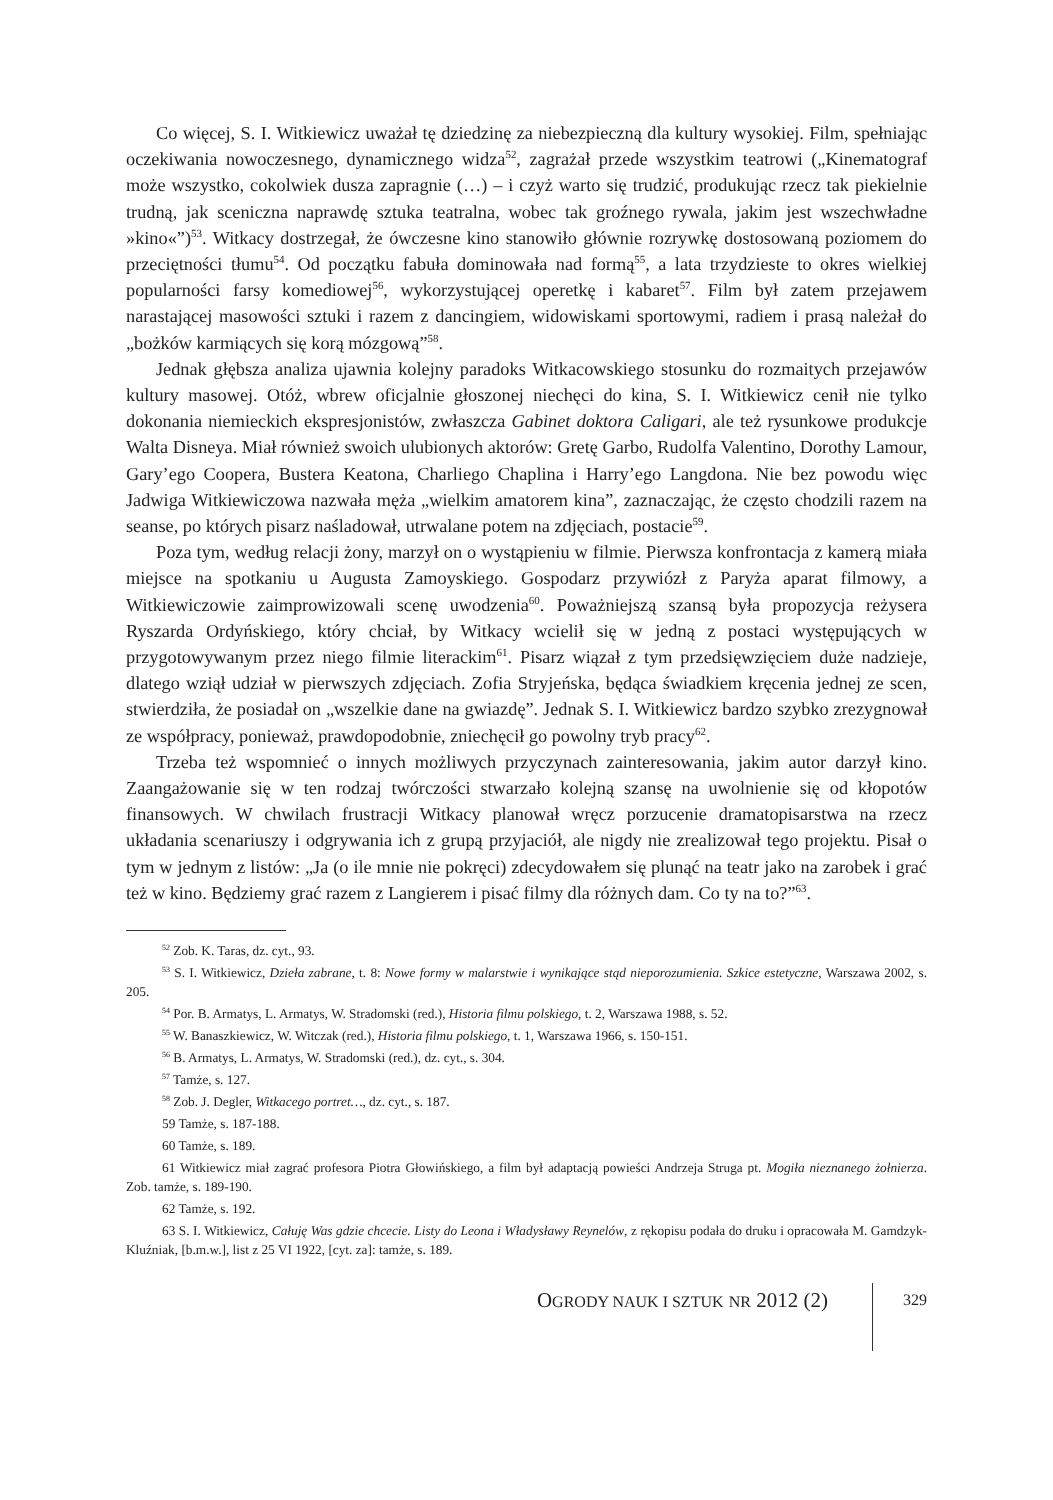Co więcej, S. I. Witkiewicz uważał tę dziedzinę za niebezpieczną dla kultury wysokiej. Film, spełniając oczekiwania nowoczesnego, dynamicznego widza<sup>52</sup>, zagrażał przede wszystkim teatrowi („Kinematograf może wszystko, cokolwiek dusza zapragnie (…) – i czyż warto się trudzić, produkując rzecz tak piekielnie trudną, jak sceniczna naprawdę sztuka teatralna, wobec tak groźnego rywala, jakim jest wszechwładne »kino«”)<sup>53</sup>. Witkacy dostrzegał, że ówczesne kino stanowiło głównie rozrywkę dostosowaną poziomem do przeciętności tłumu<sup>54</sup>. Od początku fabuła dominowała nad formą<sup>55</sup>, a lata trzydzieste to okres wielkiej popularności farsy komediowej<sup>56</sup>, wykorzystującej operetkę i kabaret<sup>57</sup>. Film był zatem przejawem narastającej masowości sztuki i razem z dancingiem, widowiskami sportowymi, radiem i prasą należał do „bożków karmiących się korą mózgową”<sup>58</sup>.
Jednak głębsza analiza ujawnia kolejny paradoks Witkacowskiego stosunku do rozmaitych przejawów kultury masowej. Otóż, wbrew oficjalnie głoszonej niechęci do kina, S. I. Witkiewicz cenił nie tylko dokonania niemieckich ekspresjonistów, zwłaszcza Gabinet doktora Caligari, ale też rysunkowe produkcje Walta Disneya. Miał również swoich ulubionych aktorów: Gretę Garbo, Rudolfa Valentino, Dorothy Lamour, Gary’ego Coopera, Bustera Keatona, Charliego Chaplina i Harry’ego Langdona. Nie bez powodu więc Jadwiga Witkiewiczowa nazwała męża „wielkim amatorem kina”, zaznaczając, że często chodzili razem na seanse, po których pisarz naśladował, utrwalane potem na zdjęciach, postacie<sup>59</sup>.
Poza tym, według relacji żony, marzył on o wystąpieniu w filmie. Pierwsza konfrontacja z kamerą miała miejsce na spotkaniu u Augusta Zamoyskiego. Gospodarz przywiózł z Paryża aparat filmowy, a Witkiewiczowie zaimprowizowali scenę uwodzenia<sup>60</sup>. Poważniejszą szansą była propozycja reżysera Ryszarda Ordyńskiego, który chciał, by Witkacy wcielił się w jedną z postaci występujących w przygotowywanym przez niego filmie literackim<sup>61</sup>. Pisarz wiązał z tym przedsięwzięciem duże nadzieje, dlatego wziął udział w pierwszych zdjęciach. Zofia Stryjeńska, będąca świadkiem kręcenia jednej ze scen, stwierdziła, że posiadał on „wszelkie dane na gwiazdę”. Jednak S. I. Witkiewicz bardzo szybko zrezygnował ze współpracy, ponieważ, prawdopodobnie, zniechęcił go powolny tryb pracy<sup>62</sup>.
Trzeba też wspomnieć o innych możliwych przyczynach zainteresowania, jakim autor darzył kino. Zaangażowanie się w ten rodzaj twórczości stwarzało kolejną szansę na uwolnienie się od kłopotów finansowych. W chwilach frustracji Witkacy planował wręcz porzucenie dramatopisarstwa na rzecz układania scenariuszy i odgrywania ich z grupą przyjaciół, ale nigdy nie zrealizował tego projektu. Pisał o tym w jednym z listów: „Ja (o ile mnie nie pokręci) zdecydowałem się plunąć na teatr jako na zarobek i grać też w kino. Będziemy grać razem z Langierem i pisać filmy dla różnych dam. Co ty na to?”<sup>63</sup>.
<sup>52</sup> Zob. K. Taras, dz. cyt., 93.
<sup>53</sup> S. I. Witkiewicz, Dzieła zabrane, t. 8: Nowe formy w malarstwie i wynikające stąd nieporozumienia. Szkice estetyczne, Warszawa 2002, s. 205.
<sup>54</sup> Por. B. Armatys, L. Armatys, W. Stradomski (red.), Historia filmu polskiego, t. 2, Warszawa 1988, s. 52.
<sup>55</sup> W. Banaszkiewicz, W. Witczak (red.), Historia filmu polskiego, t. 1, Warszawa 1966, s. 150-151.
<sup>56</sup> B. Armatys, L. Armatys, W. Stradomski (red.), dz. cyt., s. 304.
<sup>57</sup> Tamże, s. 127.
<sup>58</sup> Zob. J. Degler, Witkacego portret…, dz. cyt., s. 187.
59 Tamże, s. 187-188.
60 Tamże, s. 189.
61 Witkiewicz miał zagrać profesora Piotra Głowińskiego, a film był adaptacją powieści Andrzeja Struga pt. Mogiła nieznanego żołnierza. Zob. tamże, s. 189-190.
62 Tamże, s. 192.
63 S. I. Witkiewicz, Całuję Was gdzie chcecie. Listy do Leona i Władysławy Reynelów, z rękopisu podała do druku i opracowała M. Gamdzyk-Kluźniak, [b.m.w.], list z 25 VI 1922, [cyt. za]: tamże, s. 189.
OGRODY NAUK I SZTUK NR 2012 (2)
329